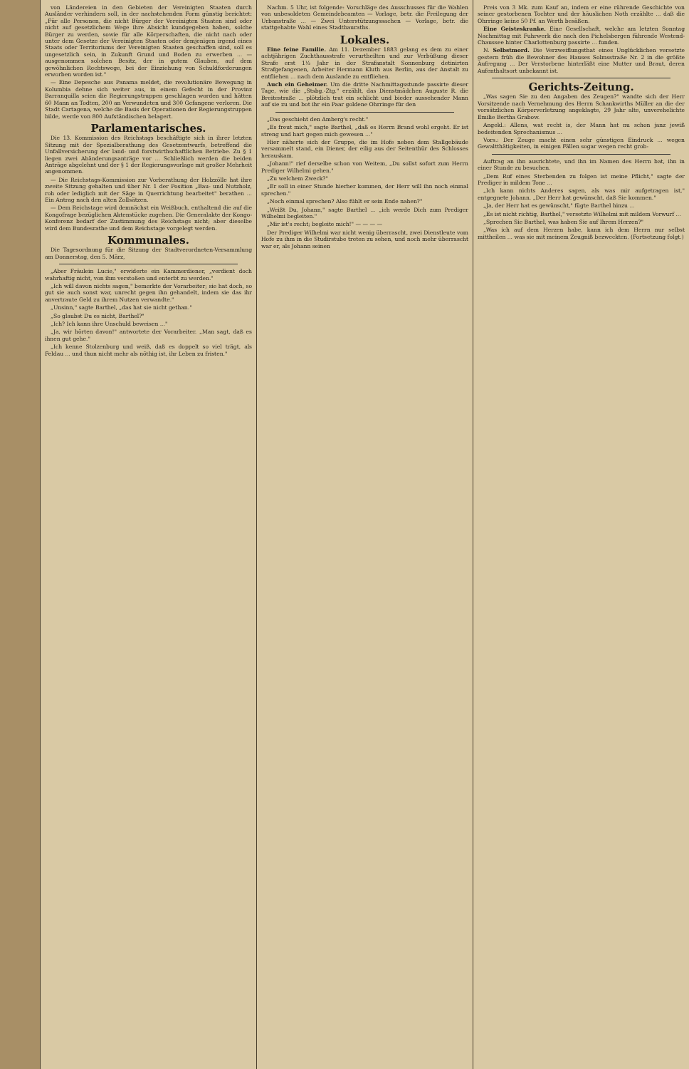von Ländereien in den Gebieten der Vereinigten Staaten durch Ausländer verhindern soll, in der nachstehenden Form günstig berichtet: „Für alle Personen, die nicht Bürger der Vereinigten Staaten sind oder nicht auf gesetzlichem Wege ihre Absicht kundgegeben haben, solche Bürger zu werden, sowie für alle Körperschaften, die nicht nach oder unter dem Gesetze der Vereinigten Staaten oder demjenigen irgend eines Staats oder Territoriums der Vereinigten Staaten geschaffen sind, soll es ungesetzlich sein, in Zukunft Grund und Boden zu erwerben ... — ausgenommen solchen Besitz, der in gutem Glauben, auf dem gewöhnlichen Rechtswege, bei der Einziehung von Schuldforderungen erworben worden ist."
— Eine Depesche aus Panama meldet, die revolutionäre Bewegung in Kolumbia dehne sich weiter aus, in einem Gefecht in der Provinz Barranquilla seien die Regierungstruppen geschlagen worden und hätten 60 Mann an Todten, 200 an Verwundeten und 300 Gefangene verloren. Die Stadt Cartagena, welche die Basis der Operationen der Regierungstruppen bilde, werde von 800 Aufständischen belagert.
Parlamentarisches.
Die 13. Kommission des Reichstags beschäftigte sich in ihrer letzten Sitzung mit der Spezialberathung des Gesetzentwurfs, betreffend die Unfallversicherung der land- und forstwirthschaftlichen Betriebe. Zu § 1 liegen zwei Abänderungsanträge vor ... Schließlich werden die beiden Anträge abgelehnt und der § 1 der Regierungsvorlage mit großer Mehrheit angenommen.
— Die Reichstags-Kommission zur Vorberathung der Holzzölle hat ihre zweite Sitzung gehalten und über Nr. 1 der Position „Bau- und Nutzholz, roh oder lediglich mit der Säge in Querrichtung bearbeitet" berathen ... Ein Antrag nach den alten Zollsätzen.
— Dem Reichstage wird demnächst ein Weißbuch, enthaltend die auf die Kongofrage bezüglichen Aktenstücke zugehen. Die Generalakte der Kongo-Konferenz bedarf der Zustimmung des Reichstags nicht; aber dieselbe wird dem Bundesrathe und dem Reichstage vorgelegt werden.
Kommunales.
Die Tagesordnung für die Sitzung der Stadtverordneten-Versammlung am Donnerstag, den 5. März,
„Aber Fräulein Lucie," erwiderte ein Kammerdiener, „verdient doch wahrhaftig nicht, von ihm verstoßen und enterbt zu werden."
„Ich will davon nichts sagen," bemerkte der Vorarbeiter; sie hat doch, so gut sie auch sonst war, unrecht gegen ihn gehandelt, indem sie das ihr anvertraute Geld zu ihrem Nutzen verwandte."
„Unsinn," sagte Barthel, „das hat sie nicht gethan."
„So glaubst Du es nicht, Barthel?"
„Ich? Ich kann ihre Unschuld beweisen ..."
„Ja, wir hörten davon!" antwortete der Vorarbeiter. „Man sagt, daß es ihnen gut gehe."
„Ich kenne Stolzenburg und weiß, daß es doppelt so viel trägt, als Feldau ... und thun nicht mehr als nöthig ist, ihr Leben zu fristen."
Nachm. 5 Uhr, ist folgende: Vorschläge des Ausschusses für die Wahlen von unbesoldeten Gemeindebeamten — Vorlage, betr. die Freilegung der Urbanstraße ... — Zwei Unterstützungssachen — Vorlage, betr. die stattgehabte Wahl eines Stadtbauraths.
Lokales.
Eine feine Familie. Am 11. Dezember 1883 gelang es dem zu einer achtjährigen Zuchthausstrafe verurtheilten und zur Verbüßung dieser Strafe erst 1½ Jahr in der Strafanstalt Sonnenburg detinirten Strafgefangenen, Arbeiter Hermann Kluth aus Berlin, aus der Anstalt zu entfliehen ... nach dem Auslande zu entfliehen.
Auch ein Geheimer. Um die dritte Nachmittagsstunde passirte dieser Tage, wie die „Stsbg.-Ztg." erzählt, das Dienstmädchen Auguste R. die Breitestraße ... plötzlich trat ein schlicht und bieder aussehender Mann auf sie zu und bot ihr ein Paar goldene Ohrringe für den
„Das geschieht den Amberg's recht."
„Es freut mich," sagte Barthel, „daß es Herrn Brand wohl ergeht. Er ist streng und hart gegen mich gewesen ..."
Hier näherte sich der Gruppe, die im Hofe neben dem Stallgebäude versammelt stand, ein Diener, der eilig aus der Seitenthür des Schlosses herauskam.
„Johann!" rief derselbe schon von Weitem, „Du sollst sofort zum Herrn Prediger Wilhelmi gehen."
„Zu welchem Zweck?"
„Er soll in einer Stunde hierher kommen, der Herr will ihn noch einmal sprechen."
„Noch einmal sprechen? Also fühlt er sein Ende nahen?"
„Weißt Du, Johann," sagte Barthel ... „ich werde Dich zum Prediger Wilhelmi begleiten."
„Mir ist's recht; begleite mich!" — — — —
Der Prediger Wilhelmi war nicht wenig überrascht, zwei Dienstleute vom Hofe zu ihm in die Studirstube treten zu sehen, und noch mehr überrascht war er, als Johann seinen
Preis von 3 Mk. zum Kauf an, indem er eine rührende Geschichte von seiner gestorbenen Tochter und der häuslichen Noth erzählte ... daß die Ohrringe keine 50 Pf. an Werth besäßen.
Eine Geisteskranke. Eine Gesellschaft, welche am letzten Sonntag Nachmittag mit Fuhrwerk die nach den Pichelsbergen führende Westend-Chaussee hinter Charlottenburg passirte ... funden.
N. Selbstmord. Die Verzweiflungsthat eines Unglücklichen versetzte gestern früh die Bewohner des Hauses Solmsstraße Nr. 2 in die größte Aufregung ... Der Verstorbene hinterläßt eine Mutter und Braut, deren Aufenthaltsort unbekannt ist.
Gerichts-Zeitung.
„Was sagen Sie zu den Angaben des Zeugen?" wandte sich der Herr Vorsitzende nach Vernehmung des Herrn Schankwirths Müller an die der vorsätzlichen Körperverletzung angeklagte, 29 Jahr alte, unverehelichte Emilie Bertha Grabow.
Angekl.: Allens, wat recht is, der Mann hat nu schon janz jewiß bedeitenden Sprechanismus ...
Vors.: Der Zeuge macht einen sehr günstigen Eindruck ... wegen Gewaltthätigkeiten, in einigen Fällen sogar wegen recht grob-
Auftrag an ihn ausrichtete, und ihn im Namen des Herrn bat, ihn in einer Stunde zu besuchen.
„Dem Ruf eines Sterbenden zu folgen ist meine Pflicht," sagte der Prediger in mildem Tone ...
„Ich kann nichts Anderes sagen, als was mir aufgetragen ist," entgegnete Johann. „Der Herr hat gewünscht, daß Sie kommen."
„Ja, der Herr hat es gewünscht," fügte Barthel hinzu ...
„Es ist nicht richtig, Barthel," versetzte Wilhelmi mit mildem Vorwurf ...
„Sprechen Sie Barthel, was haben Sie auf Ihrem Herzen?"
„Was ich auf dem Herzen habe, kann ich dem Herrn nur selbst mittheilen ... was sie mit meinem Zeugniß bezweckten. (Fortsetzung folgt.)